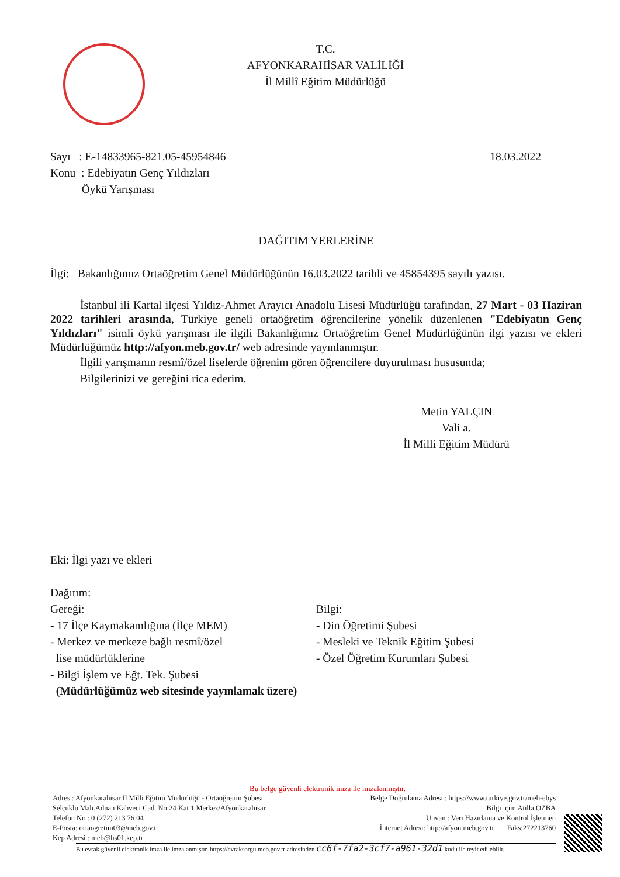T.C.
AFYONKARAHİSAR VALİLİĞİ
İl Millî Eğitim Müdürlüğü
Sayı : E-14833965-821.05-45954846
Konu : Edebiyatın Genç Yıldızları
Öykü Yarışması
18.03.2022
DAĞITIM YERLERİNE
İlgi: Bakanlığımız Ortaöğretim Genel Müdürlüğünün 16.03.2022 tarihli ve 45854395 sayılı yazısı.
İstanbul ili Kartal ilçesi Yıldız-Ahmet Arayıcı Anadolu Lisesi Müdürlüğü tarafından, 27 Mart - 03 Haziran 2022 tarihleri arasında, Türkiye geneli ortaöğretim öğrencilerine yönelik düzenlenen "Edebiyatın Genç Yıldızları" isimli öykü yarışması ile ilgili Bakanlığımız Ortaöğretim Genel Müdürlüğünün ilgi yazısı ve ekleri Müdürlüğümüz http://afyon.meb.gov.tr/ web adresinde yayınlanmıştır.
İlgili yarışmanın resmî/özel liselerde öğrenim gören öğrencilere duyurulması hususunda;
Bilgilerinizi ve gereğini rica ederim.
Metin YALÇIN
Vali a.
İl Milli Eğitim Müdürü
Eki: İlgi yazı ve ekleri
Dağıtım:
Gereği:
- 17 İlçe Kaymakamlığına (İlçe MEM)
- Merkez ve merkeze bağlı resmî/özel
lise müdürlüklerine
- Bilgi İşlem ve Eğt. Tek. Şubesi
(Müdürlüğümüz web sitesinde yayınlamak üzere)
Bilgi:
- Din Öğretimi Şubesi
- Mesleki ve Teknik Eğitim Şubesi
- Özel Öğretim Kurumları Şubesi
Bu belge güvenli elektronik imza ile imzalanmıştır.
Adres : Afyonkarahisar İl Milli Eğitim Müdürlüğü - Ortaöğretim Şubesi Belge Doğrulama Adresi : https://www.turkiye.gov.tr/meb-ebys
Selçuklu Mah.Adnan Kahveci Cad. No:24 Kat 1 Merkez/Afyonkarahisar Bilgi için: Atilla ÖZBA
Telefon No : 0 (272) 213 76 04 Unvan : Veri Hazırlama ve Kontrol İşletmen
E-Posta: ortaogretim03@meb.gov.tr İnternet Adresi: http://afyon.meb.gov.tr Faks:272213760
Kep Adresi : meb@hs01.kep.tr
Bu evrak güvenli elektronik imza ile imzalanmıştır. https://evraksorgu.meb.gov.tr adresinden cc6f-7fa2-3cf7-a961-32d1 kodu ile teyit edilebilir.